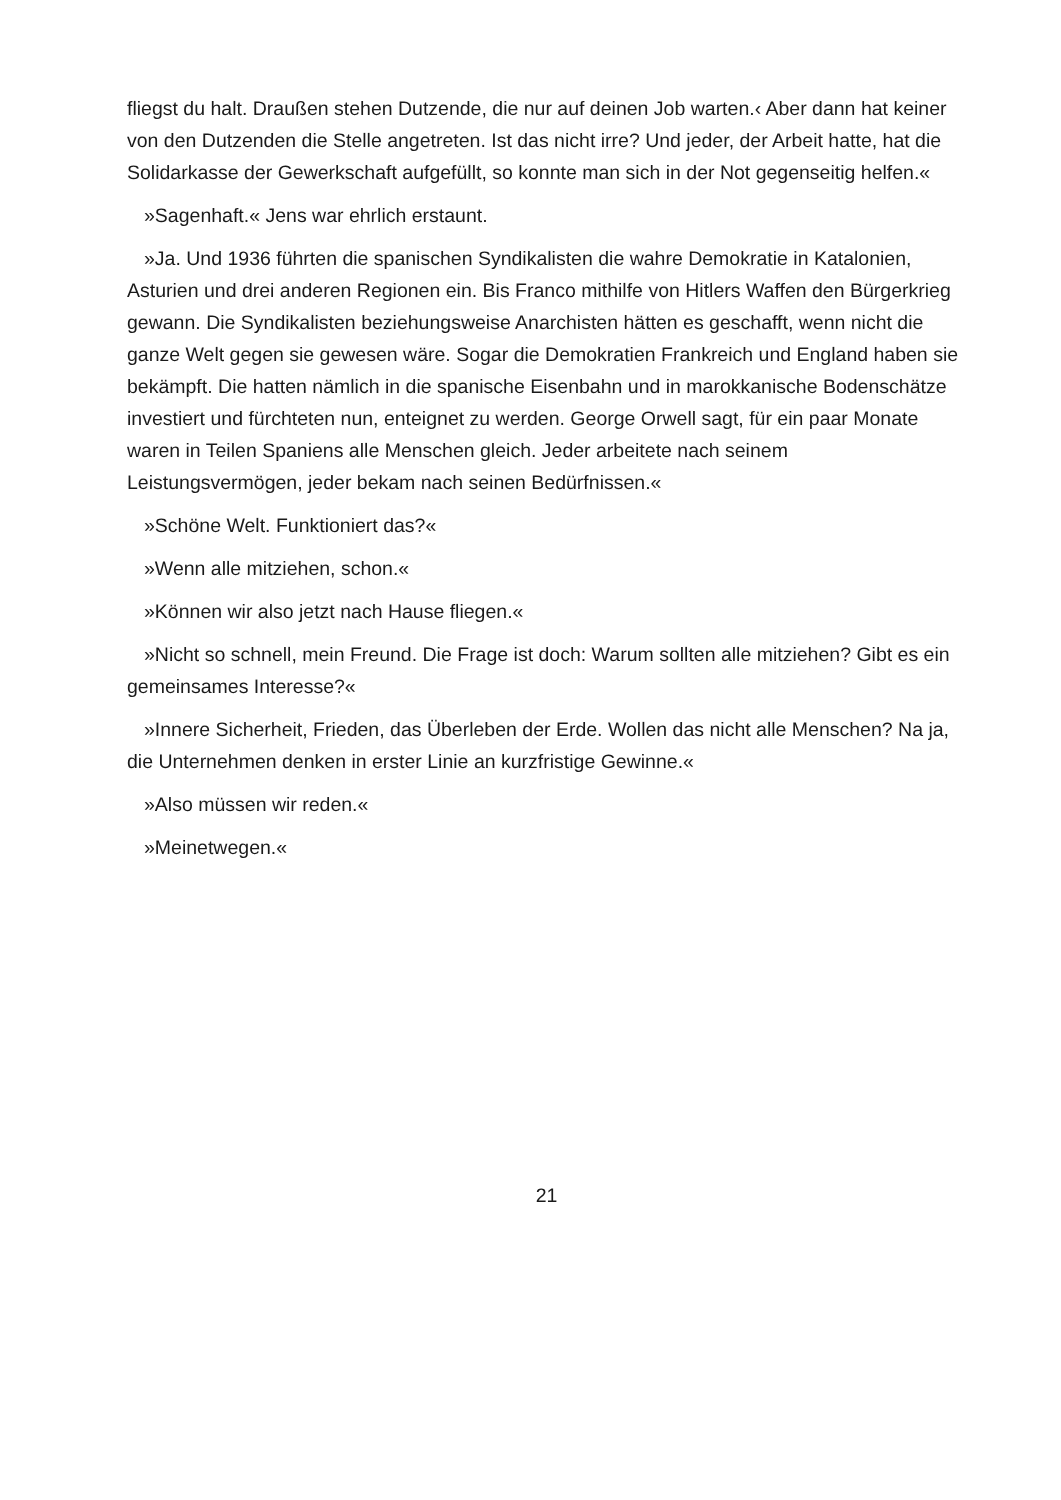fliegst du halt. Draußen stehen Dutzende, die nur auf deinen Job warten.‹ Aber dann hat keiner von den Dutzenden die Stelle angetreten. Ist das nicht irre? Und jeder, der Arbeit hatte, hat die Solidarkasse der Gewerkschaft aufgefüllt, so konnte man sich in der Not gegenseitig helfen.«
»Sagenhaft.« Jens war ehrlich erstaunt.
»Ja. Und 1936 führten die spanischen Syndikalisten die wahre Demokratie in Katalonien, Asturien und drei anderen Regionen ein. Bis Franco mithilfe von Hitlers Waffen den Bürgerkrieg gewann. Die Syndikalisten beziehungsweise Anarchisten hätten es geschafft, wenn nicht die ganze Welt gegen sie gewesen wäre. Sogar die Demokratien Frankreich und England haben sie bekämpft. Die hatten nämlich in die spanische Eisenbahn und in marokkanische Bodenschätze investiert und fürchteten nun, enteignet zu werden. George Orwell sagt, für ein paar Monate waren in Teilen Spaniens alle Menschen gleich. Jeder arbeitete nach seinem Leistungsvermögen, jeder bekam nach seinen Bedürfnissen.«
»Schöne Welt. Funktioniert das?«
»Wenn alle mitziehen, schon.«
»Können wir also jetzt nach Hause fliegen.«
»Nicht so schnell, mein Freund. Die Frage ist doch: Warum sollten alle mitziehen? Gibt es ein gemeinsames Interesse?«
»Innere Sicherheit, Frieden, das Überleben der Erde. Wollen das nicht alle Menschen? Na ja, die Unternehmen denken in erster Linie an kurzfristige Gewinne.«
»Also müssen wir reden.«
»Meinetwegen.«
21